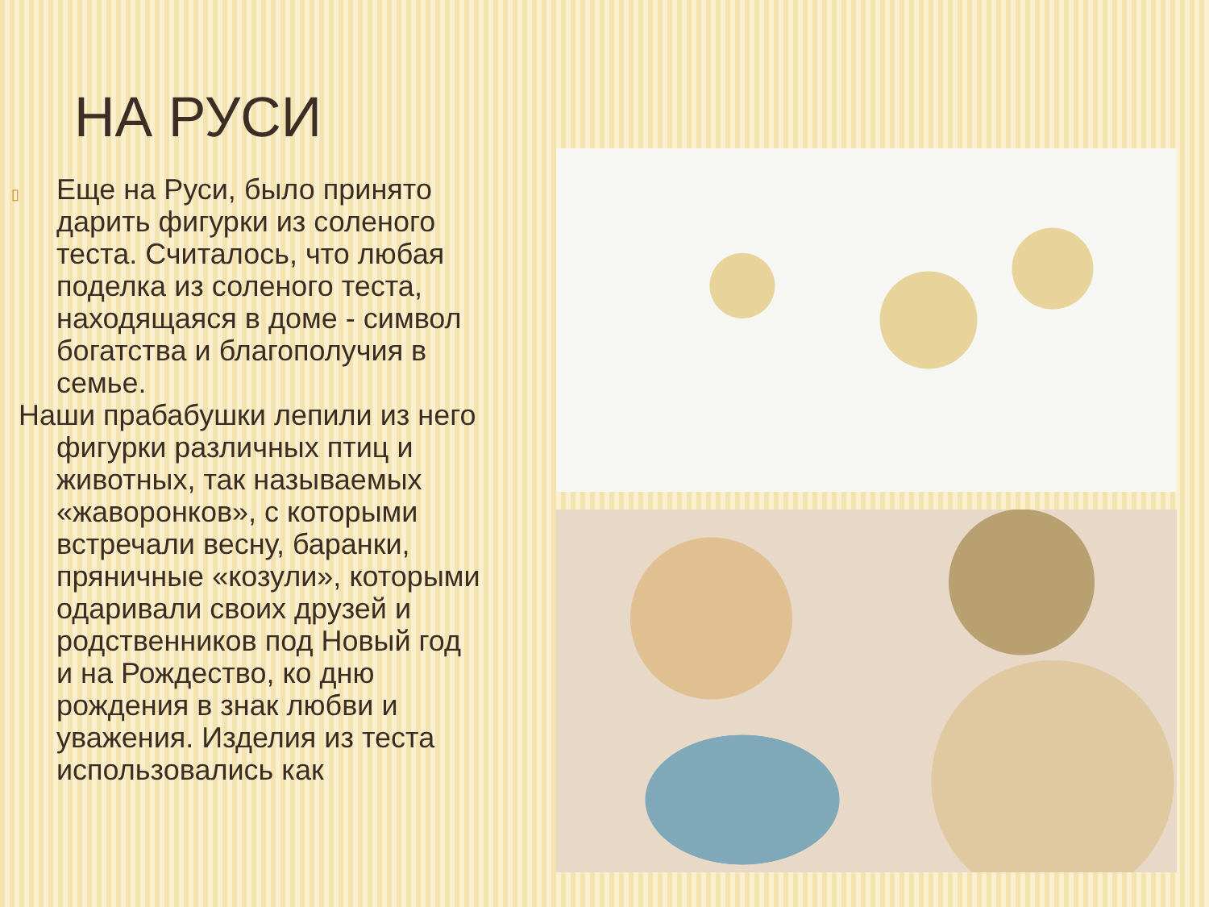НА РУСИ
▯ Еще на Руси, было принято дарить фигурки из соленого теста. Считалось, что любая поделка из соленого теста, находящаяся в доме - символ богатства и благополучия в семье.
Наши прабабушки лепили из него фигурки различных птиц и животных, так называемых «жаворонков», с которыми встречали весну, баранки, пряничные «козули», которыми одаривали своих друзей и родственников под Новый год и на Рождество, ко дню рождения в знак любви и уважения. Изделия из теста использовались как